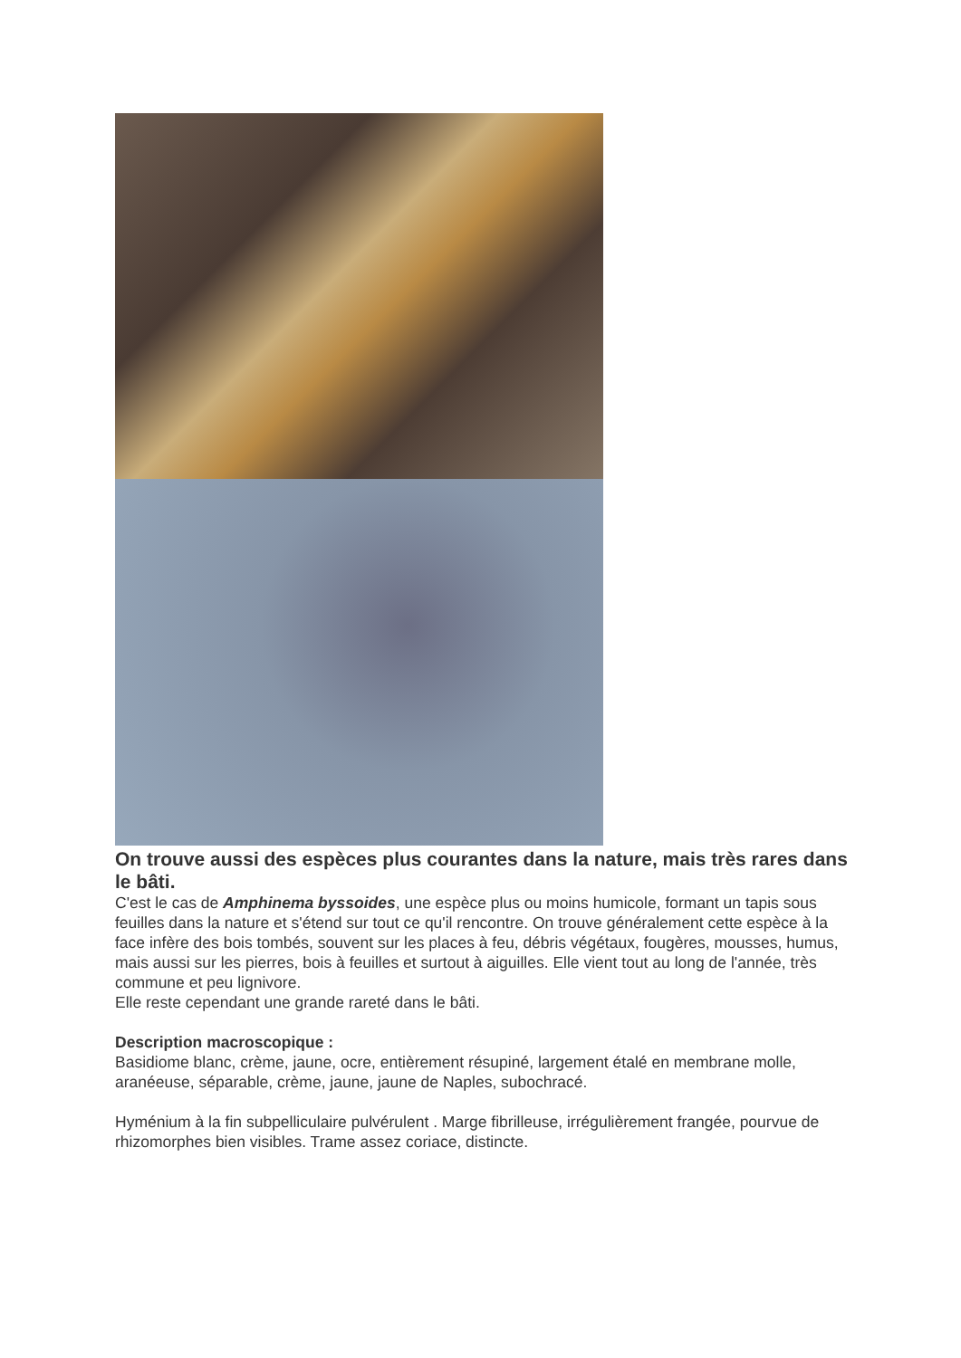On trouve aussi des espèces plus courantes dans la nature, mais très rares dans le bâti.
C'est le cas de Amphinema byssoides, une espèce plus ou moins humicole, formant un tapis sous feuilles dans la nature et s'étend sur tout ce qu'il rencontre. On trouve généralement cette espèce à la face infère des bois tombés, souvent sur les places à feu, débris végétaux, fougères, mousses, humus, mais aussi sur les pierres, bois à feuilles et surtout à aiguilles. Elle vient tout au long de l'année, très commune et peu lignivore.
Elle reste cependant une grande rareté dans le bâti.
Description macroscopique :
Basidiome blanc, crème, jaune, ocre, entièrement résupiné, largement étalé en membrane molle, aranéeuse, séparable, crème, jaune, jaune de Naples, subochracé.
Hyménium à la fin subpelliculaire pulvérulent . Marge fibrilleuse, irrégulièrement frangée, pourvue de rhizomorphes bien visibles. Trame assez coriace, distincte.